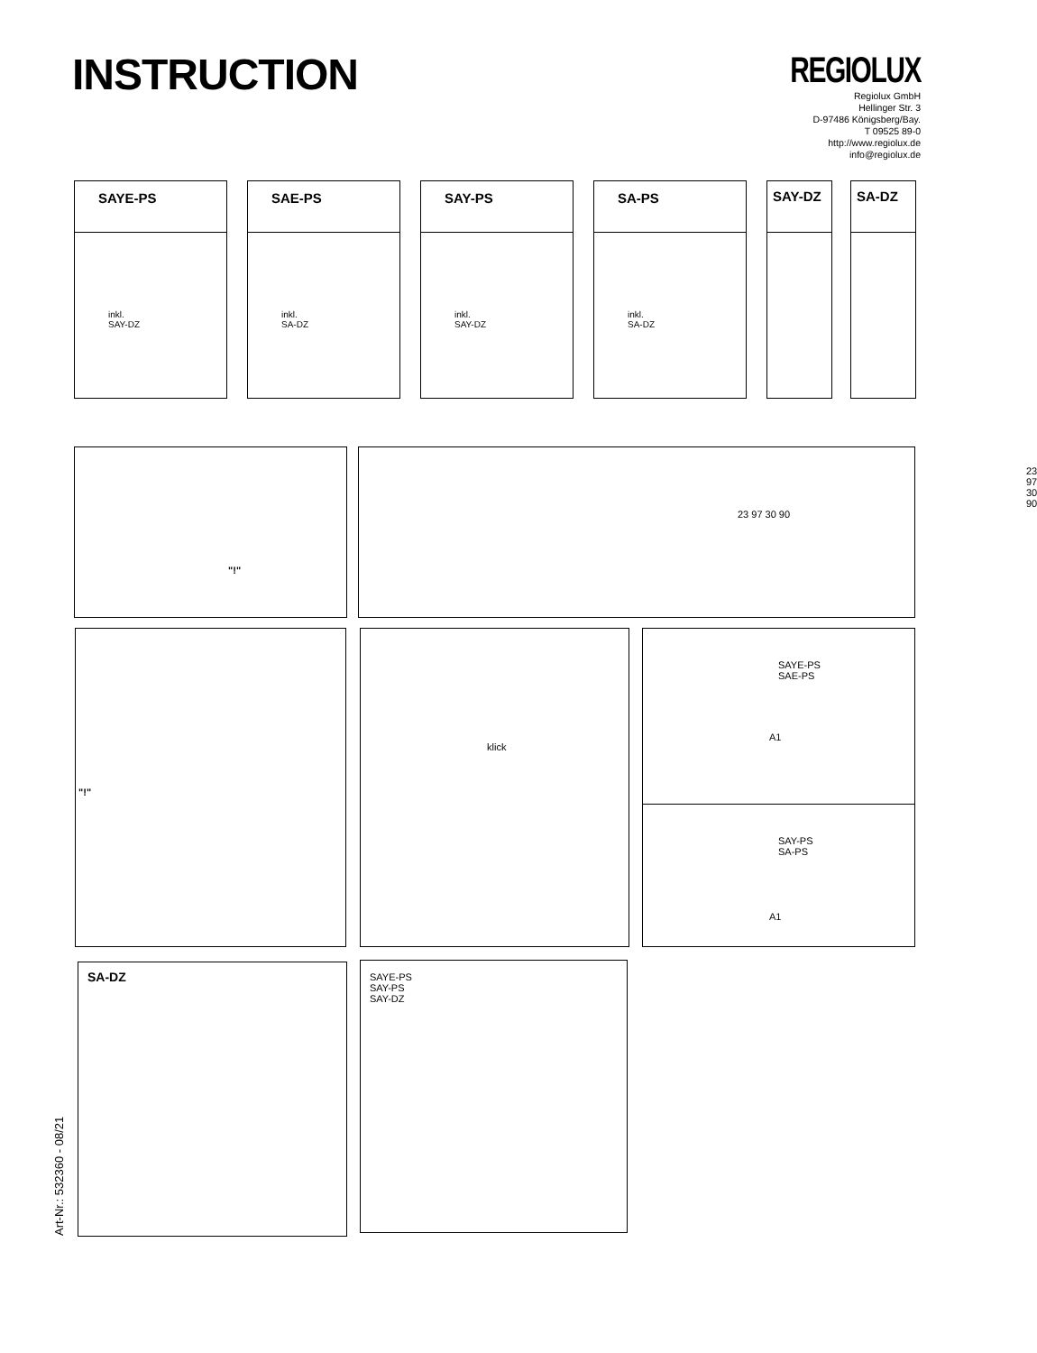INSTRUCTION
REGIOLUX
Regiolux GmbH
Hellinger Str. 3
D-97486 Königsberg/Bay.
T 09525 89-0
http://www.regiolux.de
info@regiolux.de
SAYE-PS
inkl.
SAY-DZ
SAE-PS
inkl.
SA-DZ
SAY-PS
inkl.
SAY-DZ
SA-PS
inkl.
SA-DZ
SAY-DZ SA-DZ
"!"
23 97 30 90
23 97 30 90
"!" klick
SAYE-PS
SAE-PS
A1
SAY-PS
SA-PS
A1
SA-DZ
SAYE-PS
SAY-PS
SAY-DZ
Art-Nr.: 532360 - 08/21